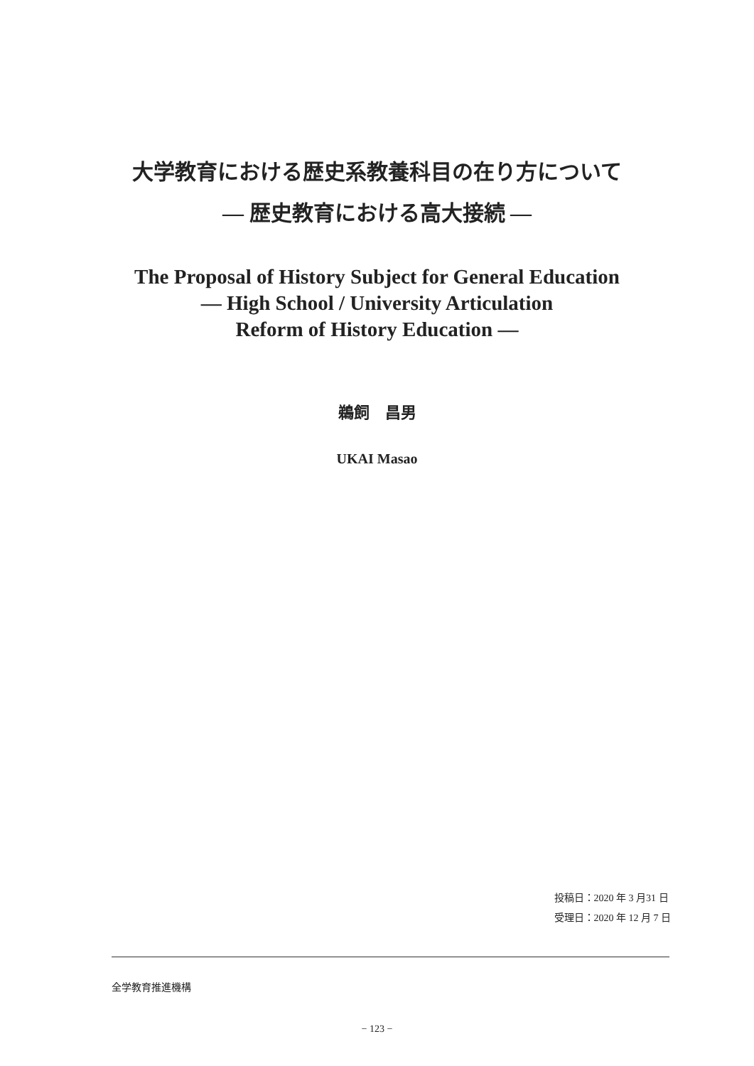大学教育における歴史系教養科目の在り方について
― 歴史教育における高大接続 ―
The Proposal of History Subject for General Education
― High School / University Articulation
Reform of History Education ―
鵜飼　昌男
UKAI Masao
投稿日：2020 年 3 月31 日
受理日：2020 年 12 月 7 日
全学教育推進機構
− 123 −